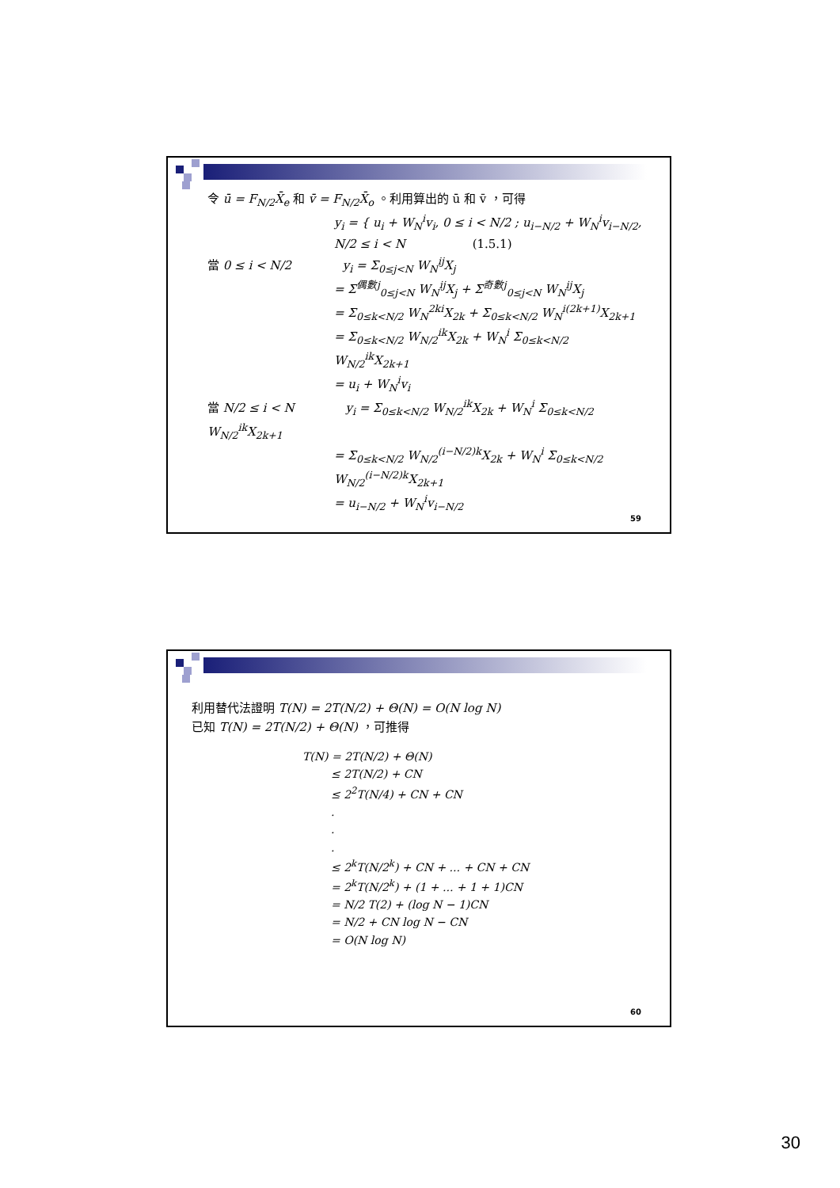令 ū = F<sub>N/2</sub>X̄<sub>e</sub> 和 v̄ = F<sub>N/2</sub>X̄<sub>o</sub> 。利用算出的 ū 和 v̄ ，可得
y<sub>i</sub> = { u<sub>i</sub> + W<sub>N</sub><sup>i</sup>v<sub>i</sub>, 0 ≤ i < N/2 ; u<sub>i−N/2</sub> + W<sub>N</sub><sup>i</sup>v<sub>i−N/2</sub>, N/2 ≤ i < N (1.5.1)
當 0 ≤ i < N/2 y<sub>i</sub> = Σ<sub>0≤j<N</sub> W<sub>N</sub><sup>ij</sup>X<sub>j</sub>
= Σ<sup>偶數j</sup><sub>0≤j<N</sub> W<sub>N</sub><sup>ij</sup>X<sub>j</sub> + Σ<sup>奇數j</sup><sub>0≤j<N</sub> W<sub>N</sub><sup>ij</sup>X<sub>j</sub>
= Σ<sub>0≤k<N/2</sub> W<sub>N</sub><sup>2ki</sup>X<sub>2k</sub> + Σ<sub>0≤k<N/2</sub> W<sub>N</sub><sup>i(2k+1)</sup>X<sub>2k+1</sub>
= Σ<sub>0≤k<N/2</sub> W<sub>N/2</sub><sup>ik</sup>X<sub>2k</sub> + W<sub>N</sub><sup>i</sup> Σ<sub>0≤k<N/2</sub> W<sub>N/2</sub><sup>ik</sup>X<sub>2k+1</sub>
= u<sub>i</sub> + W<sub>N</sub><sup>i</sup>v<sub>i</sub>
當 N/2 ≤ i < N y<sub>i</sub> = Σ<sub>0≤k<N/2</sub> W<sub>N/2</sub><sup>ik</sup>X<sub>2k</sub> + W<sub>N</sub><sup>i</sup> Σ<sub>0≤k<N/2</sub> W<sub>N/2</sub><sup>ik</sup>X<sub>2k+1</sub>
= Σ<sub>0≤k<N/2</sub> W<sub>N/2</sub><sup>(i−N/2)k</sup>X<sub>2k</sub> + W<sub>N</sub><sup>i</sup> Σ<sub>0≤k<N/2</sub> W<sub>N/2</sub><sup>(i−N/2)k</sup>X<sub>2k+1</sub>
= u<sub>i−N/2</sub> + W<sub>N</sub><sup>i</sup>v<sub>i−N/2</sub>
59
利用替代法證明 T(N) = 2T(N/2) + Θ(N) = O(N log N)
已知 T(N) = 2T(N/2) + Θ(N) ，可推得
T(N) = 2T(N/2) + Θ(N)
≤ 2T(N/2) + CN
≤ 2<sup>2</sup>T(N/4) + CN + CN
.
.
.
≤ 2<sup>k</sup>T(N/2<sup>k</sup>) + CN + ... + CN + CN
= 2<sup>k</sup>T(N/2<sup>k</sup>) + (1 + ... + 1 + 1)CN
= N/2 T(2) + (log N − 1)CN
= N/2 + CN log N − CN
= O(N log N)
60
30